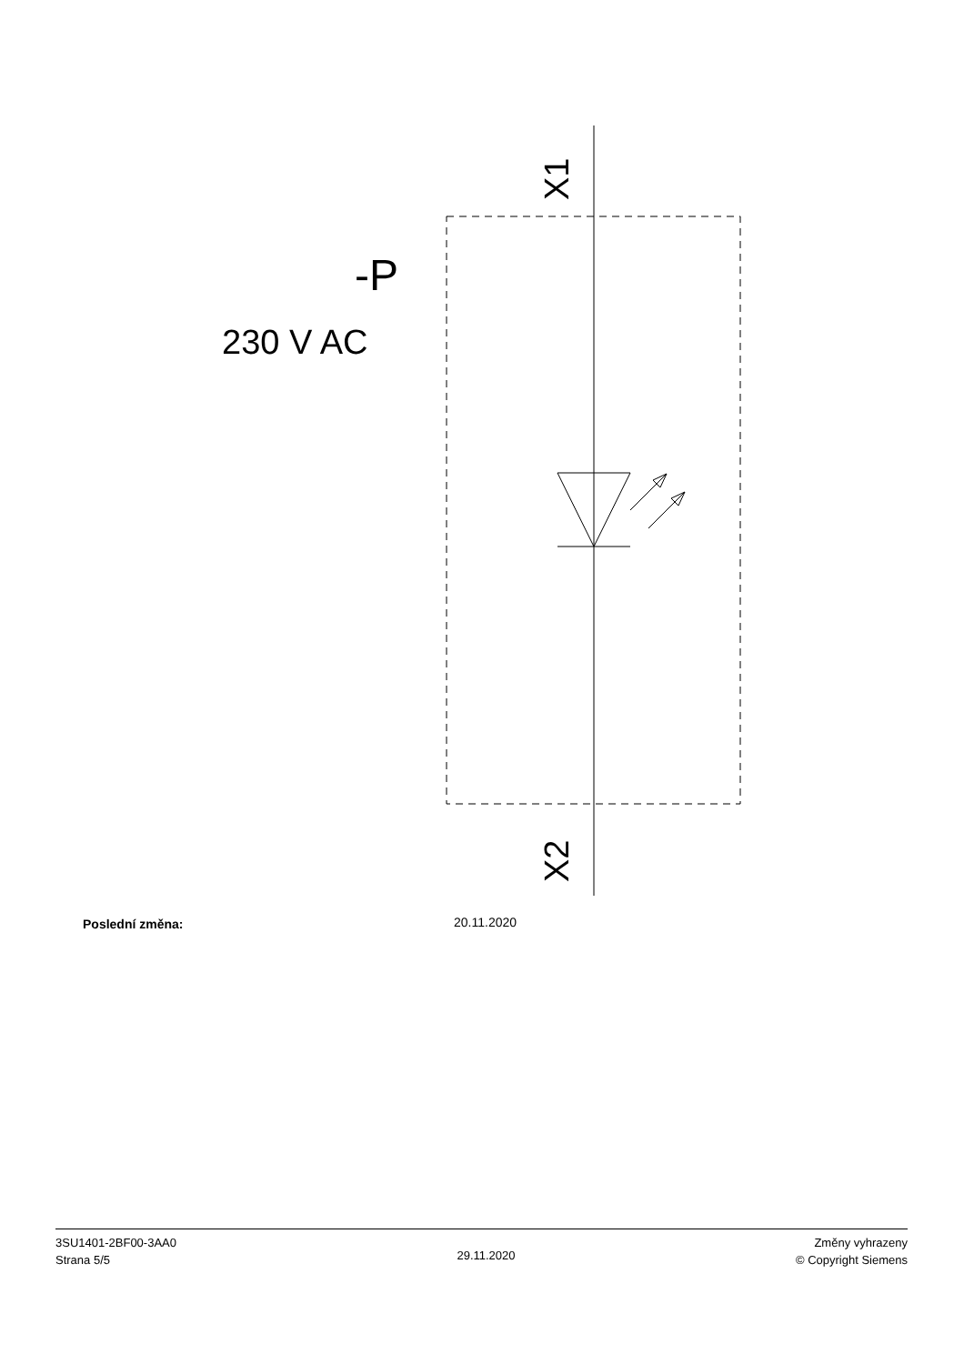X1
X2
-P
230 V AC
Poslední změna: 20.11.2020
3SU1401-2BF00-3AA0
Strana 5/5
29.11.2020
Změny vyhrazeny
© Copyright Siemens